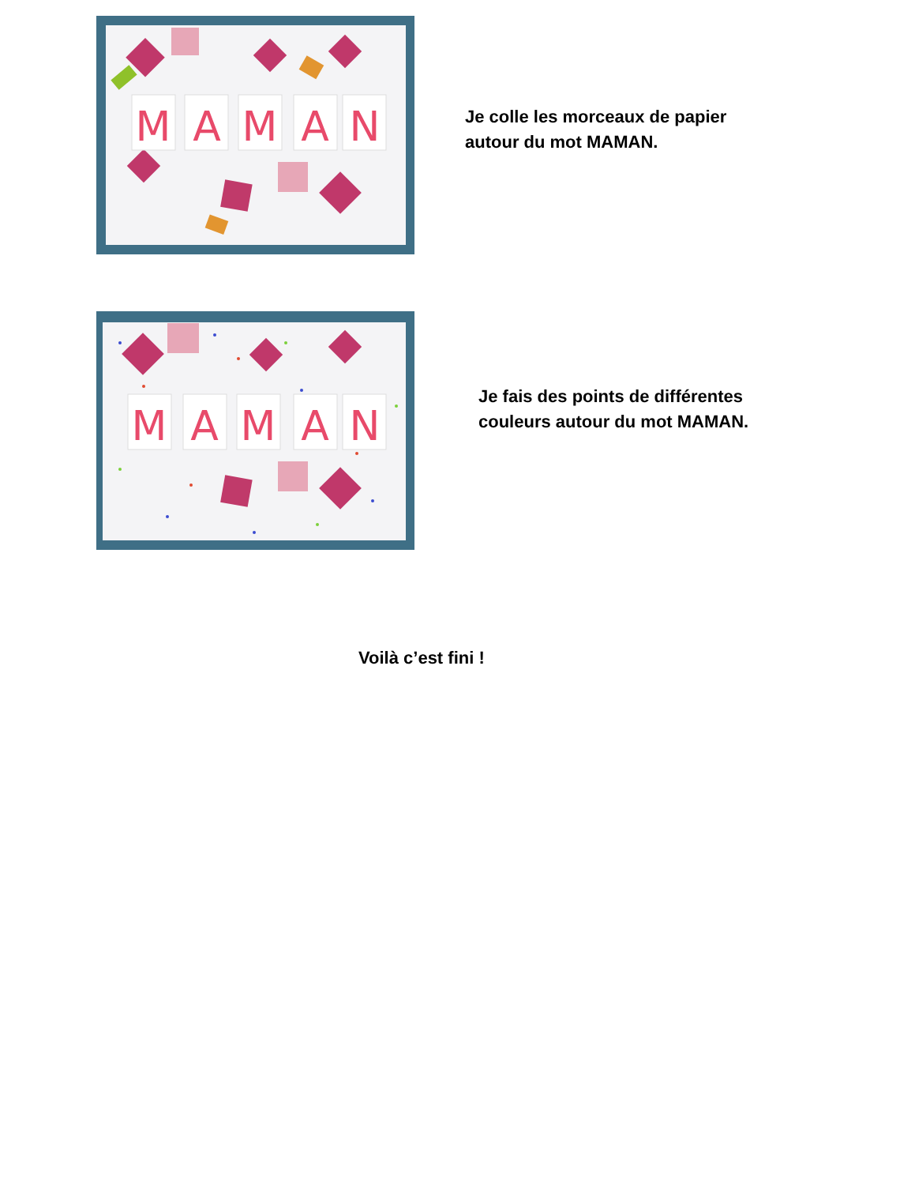M
A
M
A
N
Je colle les morceaux de papier
autour du mot MAMAN.
M
A
M
A
N
Je fais des points de différentes
couleurs autour du mot MAMAN.
Voilà c’est fini !